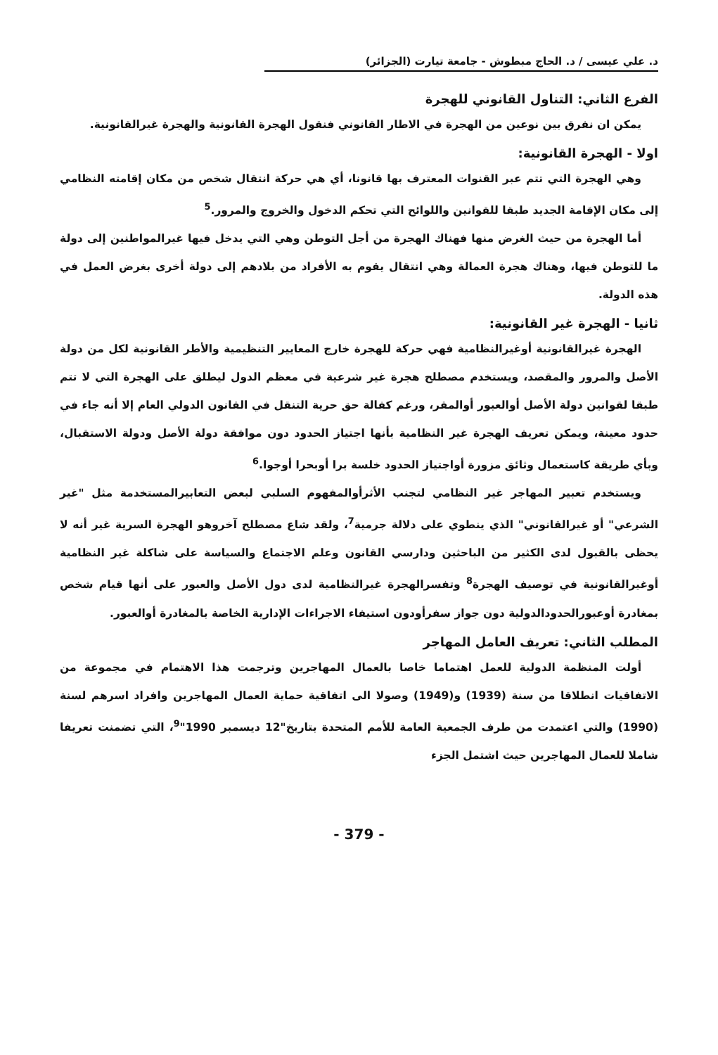د. علي عيسى / د. الحاج مبطوش - جامعة تيارت (الجزائر)
الفرع الثاني: التناول القانوني للهجرة
يمكن ان نفرق بين نوعين من الهجرة في الاطار القانوني فنقول الهجرة القانونية والهجرة غيرالقانونية.
اولا - الهجرة القانونية:
وهي الهجرة التي تتم عبر القنوات المعترف بها قانونا، أي هي حركة انتقال شخص من مكان إقامته النظامي إلى مكان الإقامة الجديد طبقا للقوانين واللوائح التي تحكم الدخول والخروج والمرور.<sup>5</sup>
أما الهجرة من حيث الغرض منها فهناك الهجرة من أجل التوطن وهي التي يدخل فيها غيرالمواطنين إلى دولة ما للتوطن فيها، وهناك هجرة العمالة وهي انتقال يقوم به الأفراد من بلادهم إلى دولة أخرى بغرض العمل في هذه الدولة.
ثانيا - الهجرة غير القانونية:
الهجرة غيرالقانونية أوغيرالنظامية فهي حركة للهجرة خارج المعايير التنظيمية والأطر القانونية لكل من دولة الأصل والمرور والمقصد، ويستخدم مصطلح هجرة غير شرعية في معظم الدول ليطلق على الهجرة التي لا تتم طبقا لقوانين دولة الأصل أوالعبور أوالمقر، ورغم كفالة حق حرية التنقل في القانون الدولي العام إلا أنه جاء في حدود معينة، ويمكن تعريف الهجرة غير النظامية بأنها اجتياز الحدود دون موافقة دولة الأصل ودولة الاستقبال، وبأي طريقة كاستعمال وثائق مزورة أواجتياز الحدود خلسة برا أوبحرا أوجوا.<sup>6</sup>
ويستخدم تعبير المهاجر غير النظامي لتجنب الأثرأوالمفهوم السلبي لبعض التعابيرالمستخدمة مثل "غير الشرعي" أو غيرالقانوني" الذي ينطوي على دلالة جرمية<sup>7</sup>، ولقد شاع مصطلح آخروهو الهجرة السرية غير أنه لا يحظى بالقبول لدى الكثير من الباحثين ودارسي القانون وعلم الاجتماع والسياسة على شاكلة غير النظامية أوغيرالقانونية في توصيف الهجرة<sup>8</sup> وتفسرالهجرة غيرالنظامية لدى دول الأصل والعبور على أنها قيام شخص بمغادرة أوعبورالحدودالدولية دون جواز سفرأودون استيفاء الاجراءات الإدارية الخاصة بالمغادرة أوالعبور.
المطلب الثاني: تعريف العامل المهاجر
أولت المنظمة الدولية للعمل اهتماما خاصا بالعمال المهاجرين وترجمت هذا الاهتمام في مجموعة من الاتفاقيات انطلاقا من سنة (1939) و(1949) وصولا الى اتفاقية حماية العمال المهاجرين وافراد اسرهم لسنة (1990) والتي اعتمدت من طرف الجمعية العامة للأمم المتحدة بتاريخ"12 ديسمبر 1990"<sup>9</sup>، التي تضمنت تعريفا شاملا للعمال المهاجرين حيث اشتمل الجزء
- 379 -